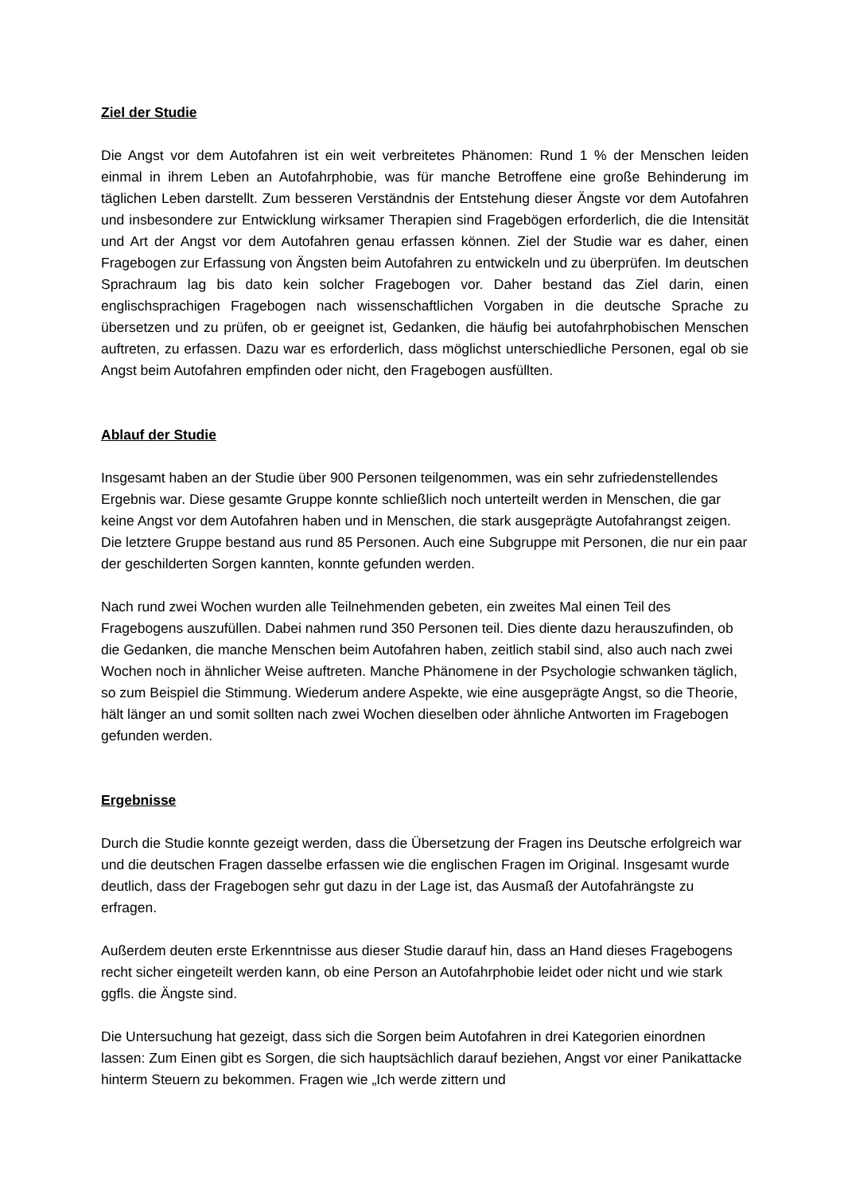Ziel der Studie
Die Angst vor dem Autofahren ist ein weit verbreitetes Phänomen: Rund 1 % der Menschen leiden einmal in ihrem Leben an Autofahrphobie, was für manche Betroffene eine große Behinderung im täglichen Leben darstellt. Zum besseren Verständnis der Entstehung dieser Ängste vor dem Autofahren und insbesondere zur Entwicklung wirksamer Therapien sind Fragebögen erforderlich, die die Intensität und Art der Angst vor dem Autofahren genau erfassen können. Ziel der Studie war es daher, einen Fragebogen zur Erfassung von Ängsten beim Autofahren zu entwickeln und zu überprüfen. Im deutschen Sprachraum lag bis dato kein solcher Fragebogen vor. Daher bestand das Ziel darin, einen englischsprachigen Fragebogen nach wissenschaftlichen Vorgaben in die deutsche Sprache zu übersetzen und zu prüfen, ob er geeignet ist, Gedanken, die häufig bei autofahrphobischen Menschen auftreten, zu erfassen. Dazu war es erforderlich, dass möglichst unterschiedliche Personen, egal ob sie Angst beim Autofahren empfinden oder nicht, den Fragebogen ausfüllten.
Ablauf der Studie
Insgesamt haben an der Studie über 900 Personen teilgenommen, was ein sehr zufriedenstellendes Ergebnis war. Diese gesamte Gruppe konnte schließlich noch unterteilt werden in Menschen, die gar keine Angst vor dem Autofahren haben und in Menschen, die stark ausgeprägte Autofahrangst zeigen. Die letztere Gruppe bestand aus rund 85 Personen. Auch eine Subgruppe mit Personen, die nur ein paar der geschilderten Sorgen kannten, konnte gefunden werden.
Nach rund zwei Wochen wurden alle Teilnehmenden gebeten, ein zweites Mal einen Teil des Fragebogens auszufüllen. Dabei nahmen rund 350 Personen teil. Dies diente dazu herauszufinden, ob die Gedanken, die manche Menschen beim Autofahren haben, zeitlich stabil sind, also auch nach zwei Wochen noch in ähnlicher Weise auftreten. Manche Phänomene in der Psychologie schwanken täglich, so zum Beispiel die Stimmung. Wiederum andere Aspekte, wie eine ausgeprägte Angst, so die Theorie, hält länger an und somit sollten nach zwei Wochen dieselben oder ähnliche Antworten im Fragebogen gefunden werden.
Ergebnisse
Durch die Studie konnte gezeigt werden, dass die Übersetzung der Fragen ins Deutsche erfolgreich war und die deutschen Fragen dasselbe erfassen wie die englischen Fragen im Original. Insgesamt wurde deutlich, dass der Fragebogen sehr gut dazu in der Lage ist, das Ausmaß der Autofahrängste zu erfragen.
Außerdem deuten erste Erkenntnisse aus dieser Studie darauf hin, dass an Hand dieses Fragebogens recht sicher eingeteilt werden kann, ob eine Person an Autofahrphobie leidet oder nicht und wie stark ggfls. die Ängste sind.
Die Untersuchung hat gezeigt, dass sich die Sorgen beim Autofahren in drei Kategorien einordnen lassen: Zum Einen gibt es Sorgen, die sich hauptsächlich darauf beziehen, Angst vor einer Panikattacke hinterm Steuern zu bekommen. Fragen wie „Ich werde zittern und